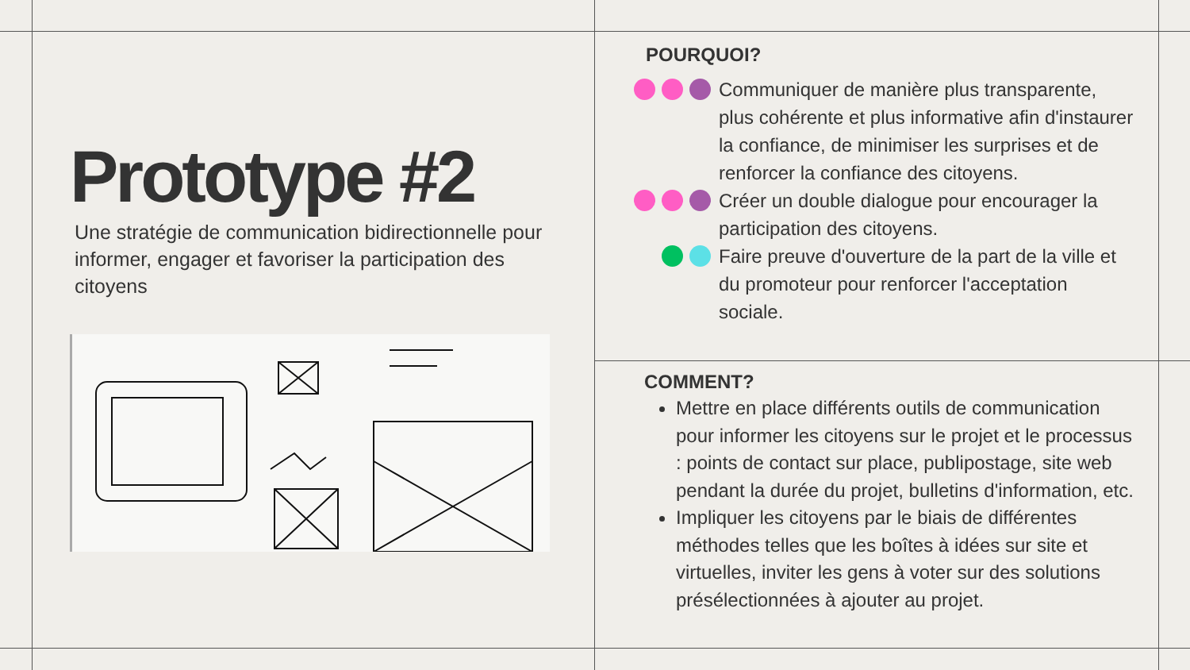Prototype #2
Une stratégie de communication bidirectionnelle pour informer, engager et favoriser la participation des citoyens
POURQUOI?
Communiquer de manière plus transparente, plus cohérente et plus informative afin d'instaurer la confiance, de minimiser les surprises et de renforcer la confiance des citoyens.
Créer un double dialogue pour encourager la participation des citoyens.
Faire preuve d'ouverture de la part de la ville et du promoteur pour renforcer l'acceptation sociale.
COMMENT?
Mettre en place différents outils de communication pour informer les citoyens sur le projet et le processus : points de contact sur place, publipostage, site web pendant la durée du projet, bulletins d'information, etc.
Impliquer les citoyens par le biais de différentes méthodes telles que les boîtes à idées sur site et virtuelles, inviter les gens à voter sur des solutions présélectionnées à ajouter au projet.